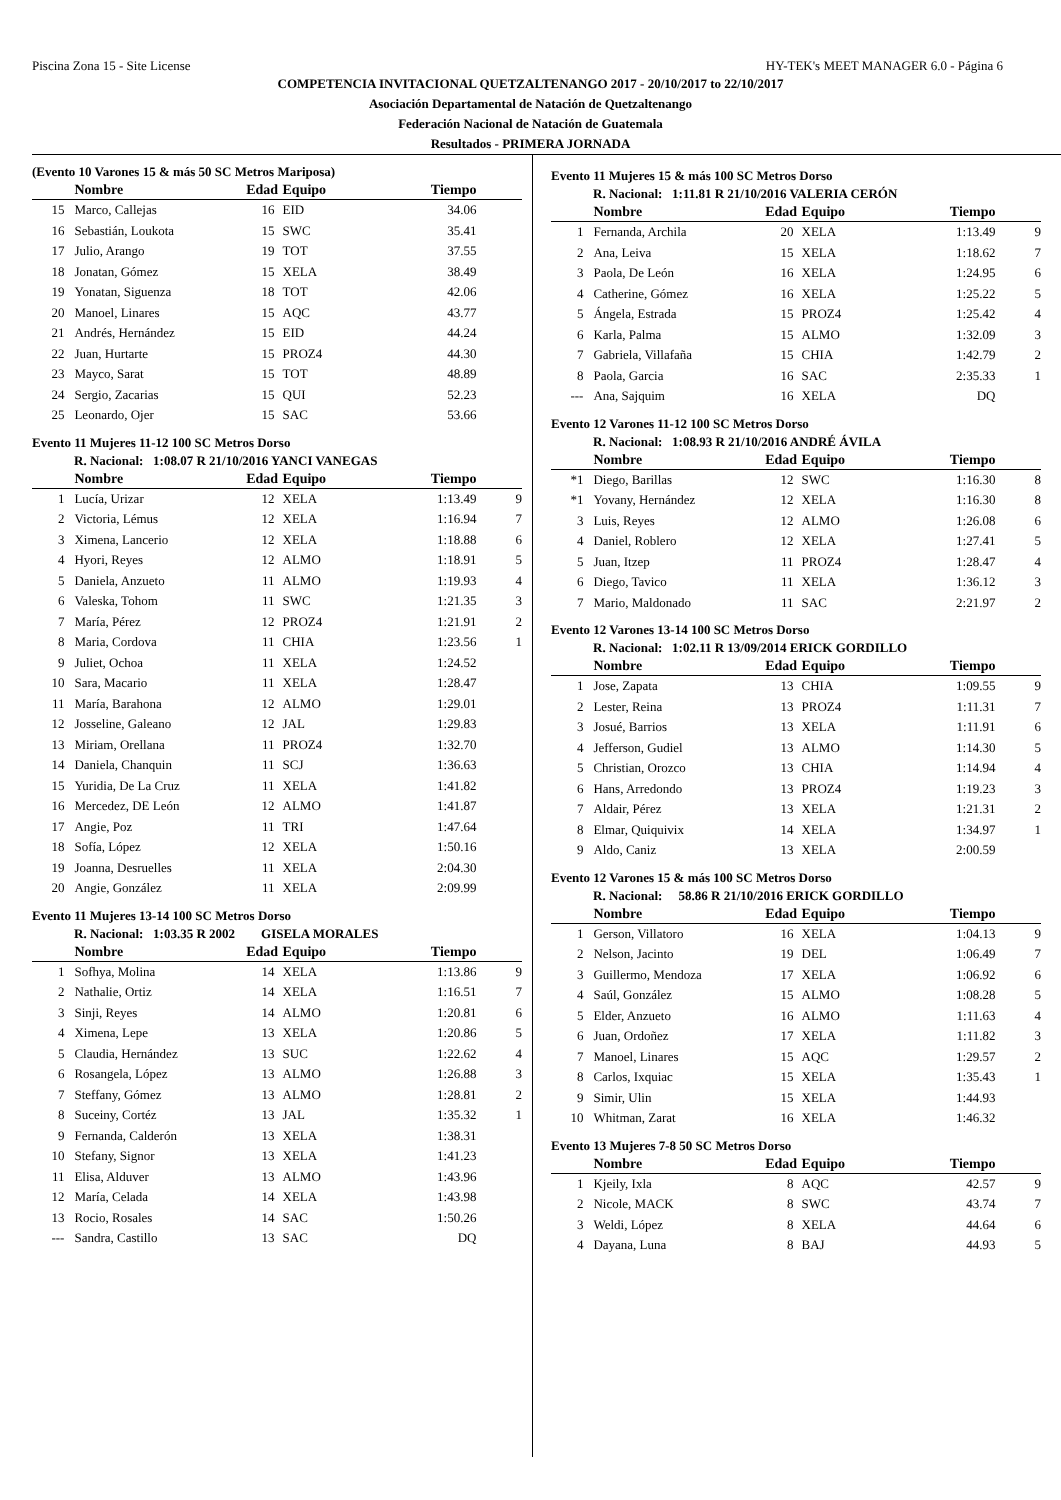Piscina Zona 15 - Site License HY-TEK's MEET MANAGER 6.0 - Página 6
COMPETENCIA INVITACIONAL QUETZALTENANGO 2017 - 20/10/2017 to 22/10/2017
Asociación Departamental de Natación de Quetzaltenango
Federación Nacional de Natación de Guatemala
Resultados - PRIMERA JORNADA
(Evento 10 Varones 15 & más 50 SC Metros Mariposa)
| | Nombre | Edad | Equipo | Tiempo | |
| --- | --- | --- | --- | --- | --- |
| 15 | Marco, Callejas | 16 | EID | 34.06 | |
| 16 | Sebastián, Loukota | 15 | SWC | 35.41 | |
| 17 | Julio, Arango | 19 | TOT | 37.55 | |
| 18 | Jonatan, Gómez | 15 | XELA | 38.49 | |
| 19 | Yonatan, Siguenza | 18 | TOT | 42.06 | |
| 20 | Manoel, Linares | 15 | AQC | 43.77 | |
| 21 | Andrés, Hernández | 15 | EID | 44.24 | |
| 22 | Juan, Hurtarte | 15 | PROZ4 | 44.30 | |
| 23 | Mayco, Sarat | 15 | TOT | 48.89 | |
| 24 | Sergio, Zacarias | 15 | QUI | 52.23 | |
| 25 | Leonardo, Ojer | 15 | SAC | 53.66 | |
Evento 11 Mujeres 11-12 100 SC Metros Dorso
R. Nacional: 1:08.07 R 21/10/2016 YANCI VANEGAS
| | Nombre | Edad | Equipo | Tiempo | |
| --- | --- | --- | --- | --- | --- |
| 1 | Lucía, Urizar | 12 | XELA | 1:13.49 | 9 |
| 2 | Victoria, Lémus | 12 | XELA | 1:16.94 | 7 |
| 3 | Ximena, Lancerio | 12 | XELA | 1:18.88 | 6 |
| 4 | Hyori, Reyes | 12 | ALMO | 1:18.91 | 5 |
| 5 | Daniela, Anzueto | 11 | ALMO | 1:19.93 | 4 |
| 6 | Valeska, Tohom | 11 | SWC | 1:21.35 | 3 |
| 7 | María, Pérez | 12 | PROZ4 | 1:21.91 | 2 |
| 8 | Maria, Cordova | 11 | CHIA | 1:23.56 | 1 |
| 9 | Juliet, Ochoa | 11 | XELA | 1:24.52 | |
| 10 | Sara, Macario | 11 | XELA | 1:28.47 | |
| 11 | María, Barahona | 12 | ALMO | 1:29.01 | |
| 12 | Josseline, Galeano | 12 | JAL | 1:29.83 | |
| 13 | Miriam, Orellana | 11 | PROZ4 | 1:32.70 | |
| 14 | Daniela, Chanquin | 11 | SCJ | 1:36.63 | |
| 15 | Yuridia, De La Cruz | 11 | XELA | 1:41.82 | |
| 16 | Mercedez, DE León | 12 | ALMO | 1:41.87 | |
| 17 | Angie, Poz | 11 | TRI | 1:47.64 | |
| 18 | Sofía, López | 12 | XELA | 1:50.16 | |
| 19 | Joanna, Desruelles | 11 | XELA | 2:04.30 | |
| 20 | Angie, González | 11 | XELA | 2:09.99 | |
Evento 11 Mujeres 13-14 100 SC Metros Dorso
R. Nacional: 1:03.35 R 2002 GISELA MORALES
| | Nombre | Edad | Equipo | Tiempo | |
| --- | --- | --- | --- | --- | --- |
| 1 | Sofhya, Molina | 14 | XELA | 1:13.86 | 9 |
| 2 | Nathalie, Ortiz | 14 | XELA | 1:16.51 | 7 |
| 3 | Sinji, Reyes | 14 | ALMO | 1:20.81 | 6 |
| 4 | Ximena, Lepe | 13 | XELA | 1:20.86 | 5 |
| 5 | Claudia, Hernández | 13 | SUC | 1:22.62 | 4 |
| 6 | Rosangela, López | 13 | ALMO | 1:26.88 | 3 |
| 7 | Steffany, Gómez | 13 | ALMO | 1:28.81 | 2 |
| 8 | Suceiny, Cortéz | 13 | JAL | 1:35.32 | 1 |
| 9 | Fernanda, Calderón | 13 | XELA | 1:38.31 | |
| 10 | Stefany, Signor | 13 | XELA | 1:41.23 | |
| 11 | Elisa, Alduver | 13 | ALMO | 1:43.96 | |
| 12 | María, Celada | 14 | XELA | 1:43.98 | |
| 13 | Rocio, Rosales | 14 | SAC | 1:50.26 | |
| --- | Sandra, Castillo | 13 | SAC | DQ | |
Evento 11 Mujeres 15 & más 100 SC Metros Dorso
R. Nacional: 1:11.81 R 21/10/2016 VALERIA CERÓN
| | Nombre | Edad | Equipo | Tiempo | |
| --- | --- | --- | --- | --- | --- |
| 1 | Fernanda, Archila | 20 | XELA | 1:13.49 | 9 |
| 2 | Ana, Leiva | 15 | XELA | 1:18.62 | 7 |
| 3 | Paola, De León | 16 | XELA | 1:24.95 | 6 |
| 4 | Catherine, Gómez | 16 | XELA | 1:25.22 | 5 |
| 5 | Ángela, Estrada | 15 | PROZ4 | 1:25.42 | 4 |
| 6 | Karla, Palma | 15 | ALMO | 1:32.09 | 3 |
| 7 | Gabriela, Villafaña | 15 | CHIA | 1:42.79 | 2 |
| 8 | Paola, Garcia | 16 | SAC | 2:35.33 | 1 |
| --- | Ana, Sajquim | 16 | XELA | DQ | |
Evento 12 Varones 11-12 100 SC Metros Dorso
R. Nacional: 1:08.93 R 21/10/2016 ANDRÉ ÁVILA
| | Nombre | Edad | Equipo | Tiempo | |
| --- | --- | --- | --- | --- | --- |
| *1 | Diego, Barillas | 12 | SWC | 1:16.30 | 8 |
| *1 | Yovany, Hernández | 12 | XELA | 1:16.30 | 8 |
| 3 | Luis, Reyes | 12 | ALMO | 1:26.08 | 6 |
| 4 | Daniel, Roblero | 12 | XELA | 1:27.41 | 5 |
| 5 | Juan, Itzep | 11 | PROZ4 | 1:28.47 | 4 |
| 6 | Diego, Tavico | 11 | XELA | 1:36.12 | 3 |
| 7 | Mario, Maldonado | 11 | SAC | 2:21.97 | 2 |
Evento 12 Varones 13-14 100 SC Metros Dorso
R. Nacional: 1:02.11 R 13/09/2014 ERICK GORDILLO
| | Nombre | Edad | Equipo | Tiempo | |
| --- | --- | --- | --- | --- | --- |
| 1 | Jose, Zapata | 13 | CHIA | 1:09.55 | 9 |
| 2 | Lester, Reina | 13 | PROZ4 | 1:11.31 | 7 |
| 3 | Josué, Barrios | 13 | XELA | 1:11.91 | 6 |
| 4 | Jefferson, Gudiel | 13 | ALMO | 1:14.30 | 5 |
| 5 | Christian, Orozco | 13 | CHIA | 1:14.94 | 4 |
| 6 | Hans, Arredondo | 13 | PROZ4 | 1:19.23 | 3 |
| 7 | Aldair, Pérez | 13 | XELA | 1:21.31 | 2 |
| 8 | Elmar, Quiquivix | 14 | XELA | 1:34.97 | 1 |
| 9 | Aldo, Caniz | 13 | XELA | 2:00.59 | |
Evento 12 Varones 15 & más 100 SC Metros Dorso
R. Nacional: 58.86 R 21/10/2016 ERICK GORDILLO
| | Nombre | Edad | Equipo | Tiempo | |
| --- | --- | --- | --- | --- | --- |
| 1 | Gerson, Villatoro | 16 | XELA | 1:04.13 | 9 |
| 2 | Nelson, Jacinto | 19 | DEL | 1:06.49 | 7 |
| 3 | Guillermo, Mendoza | 17 | XELA | 1:06.92 | 6 |
| 4 | Saúl, González | 15 | ALMO | 1:08.28 | 5 |
| 5 | Elder, Anzueto | 16 | ALMO | 1:11.63 | 4 |
| 6 | Juan, Ordoñez | 17 | XELA | 1:11.82 | 3 |
| 7 | Manoel, Linares | 15 | AQC | 1:29.57 | 2 |
| 8 | Carlos, Ixquiac | 15 | XELA | 1:35.43 | 1 |
| 9 | Simir, Ulin | 15 | XELA | 1:44.93 | |
| 10 | Whitman, Zarat | 16 | XELA | 1:46.32 | |
Evento 13 Mujeres 7-8 50 SC Metros Dorso
| | Nombre | Edad | Equipo | Tiempo | |
| --- | --- | --- | --- | --- | --- |
| 1 | Kjeily, Ixla | 8 | AQC | 42.57 | 9 |
| 2 | Nicole, MACK | 8 | SWC | 43.74 | 7 |
| 3 | Weldi, López | 8 | XELA | 44.64 | 6 |
| 4 | Dayana, Luna | 8 | BAJ | 44.93 | 5 |